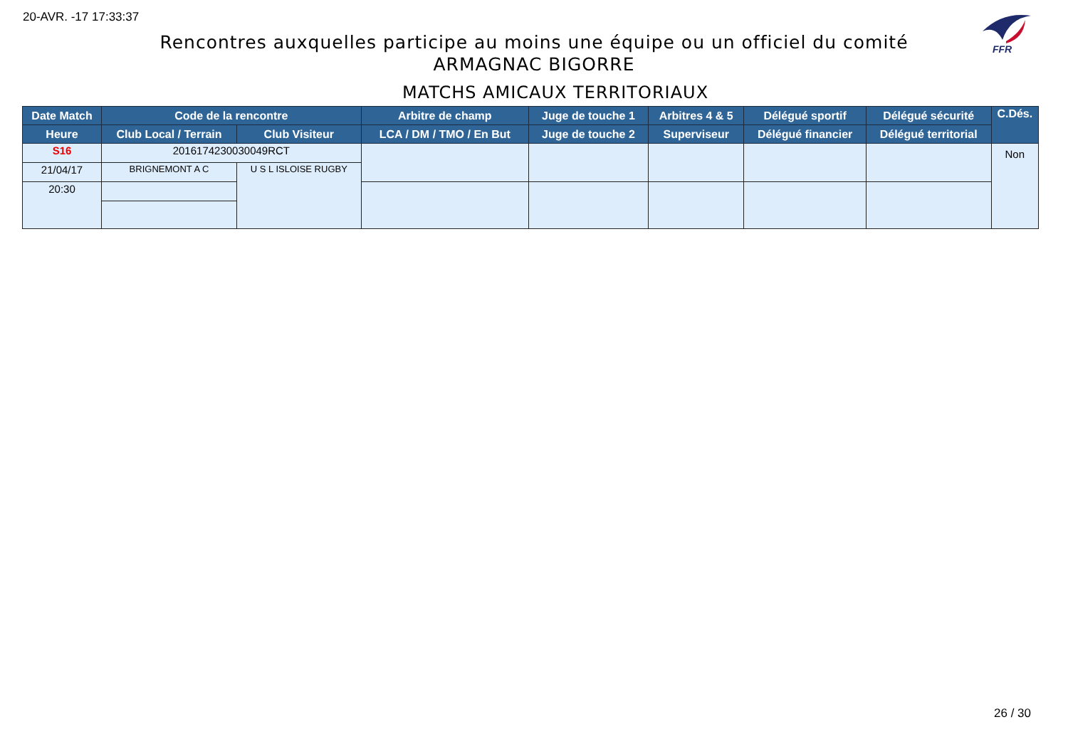20-AVR. -17 17:33:37
FFR
Rencontres auxquelles participe au moins une équipe ou un officiel du comité
ARMAGNAC BIGORRE
MATCHS AMICAUX TERRITORIAUX
| Date Match | Code de la rencontre | | Arbitre de champ | Juge de touche 1 | Arbitres 4 & 5 | Délégué sportif | Délégué sécurité | C.Dés. |
| --- | --- | --- | --- | --- | --- | --- | --- | --- |
| Heure | Club Local / Terrain | Club Visiteur | LCA / DM / TMO / En But | Juge de touche 2 | Superviseur | Délégué financier | Délégué territorial | |
| S16 | 2016174230030049RCT | | | | | | | Non |
| 21/04/17 | BRIGNEMONT A C | U S L ISLOISE RUGBY | | | | | | |
| 20:30 | | | | | | | | |
26 / 30